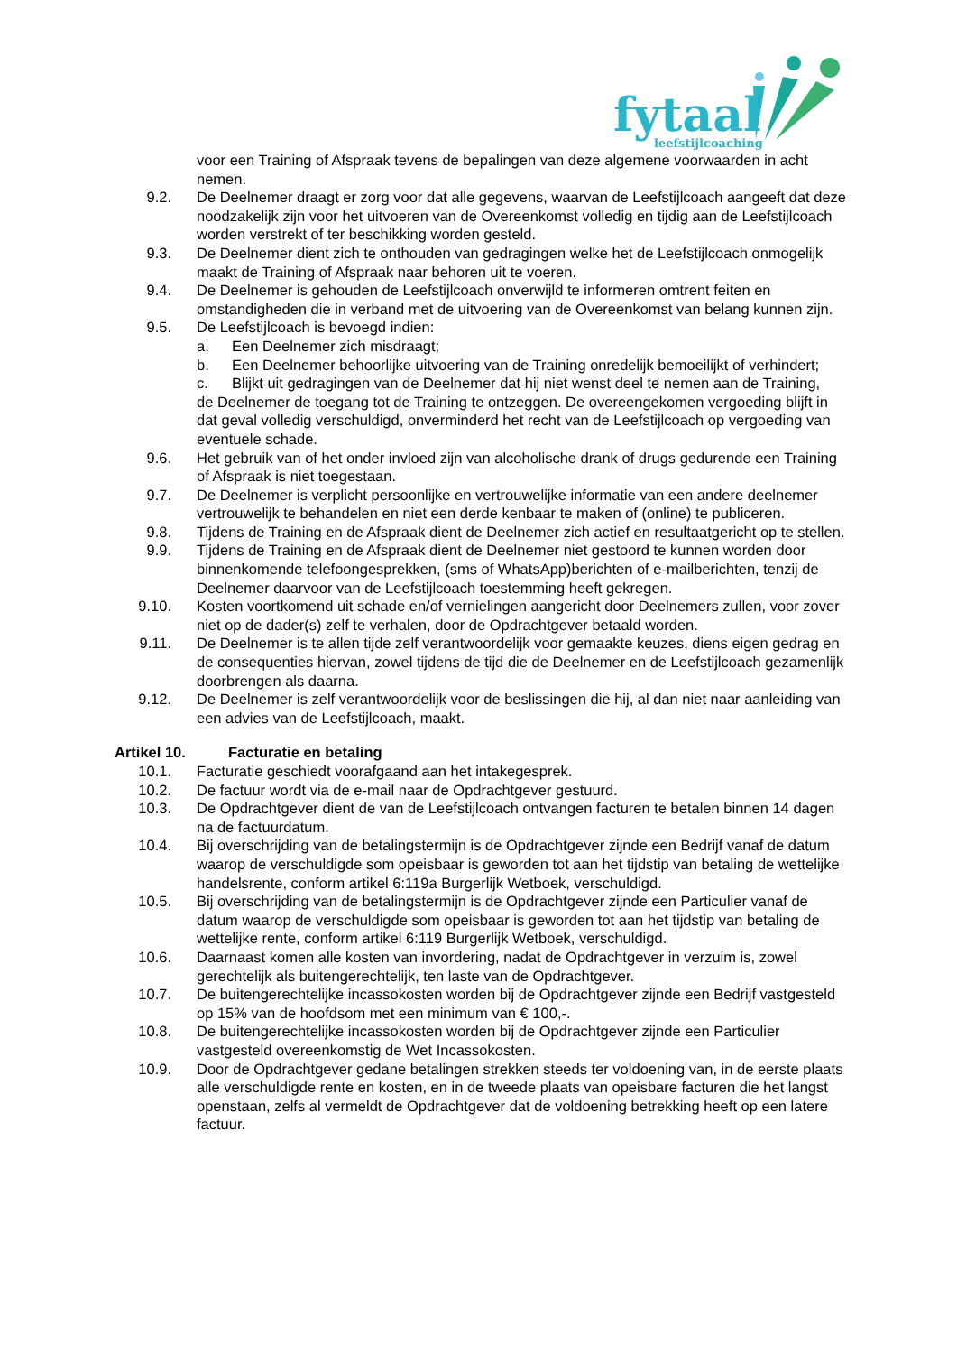fytaal
leefstijlcoaching
voor een Training of Afspraak tevens de bepalingen van deze algemene voorwaarden in acht nemen.
9.2. De Deelnemer draagt er zorg voor dat alle gegevens, waarvan de Leefstijlcoach aangeeft dat deze noodzakelijk zijn voor het uitvoeren van de Overeenkomst volledig en tijdig aan de Leefstijlcoach worden verstrekt of ter beschikking worden gesteld.
9.3. De Deelnemer dient zich te onthouden van gedragingen welke het de Leefstijlcoach onmogelijk maakt de Training of Afspraak naar behoren uit te voeren.
9.4. De Deelnemer is gehouden de Leefstijlcoach onverwijld te informeren omtrent feiten en omstandigheden die in verband met de uitvoering van de Overeenkomst van belang kunnen zijn.
9.5. De Leefstijlcoach is bevoegd indien:
a. Een Deelnemer zich misdraagt;
b. Een Deelnemer behoorlijke uitvoering van de Training onredelijk bemoeilijkt of verhindert;
c. Blijkt uit gedragingen van de Deelnemer dat hij niet wenst deel te nemen aan de Training,
de Deelnemer de toegang tot de Training te ontzeggen. De overeengekomen vergoeding blijft in dat geval volledig verschuldigd, onverminderd het recht van de Leefstijlcoach op vergoeding van eventuele schade.
9.6. Het gebruik van of het onder invloed zijn van alcoholische drank of drugs gedurende een Training of Afspraak is niet toegestaan.
9.7. De Deelnemer is verplicht persoonlijke en vertrouwelijke informatie van een andere deelnemer vertrouwelijk te behandelen en niet een derde kenbaar te maken of (online) te publiceren.
9.8. Tijdens de Training en de Afspraak dient de Deelnemer zich actief en resultaatgericht op te stellen.
9.9. Tijdens de Training en de Afspraak dient de Deelnemer niet gestoord te kunnen worden door binnenkomende telefoongesprekken, (sms of WhatsApp)berichten of e-mailberichten, tenzij de Deelnemer daarvoor van de Leefstijlcoach toestemming heeft gekregen.
9.10. Kosten voortkomend uit schade en/of vernielingen aangericht door Deelnemers zullen, voor zover niet op de dader(s) zelf te verhalen, door de Opdrachtgever betaald worden.
9.11. De Deelnemer is te allen tijde zelf verantwoordelijk voor gemaakte keuzes, diens eigen gedrag en de consequenties hiervan, zowel tijdens de tijd die de Deelnemer en de Leefstijlcoach gezamenlijk doorbrengen als daarna.
9.12. De Deelnemer is zelf verantwoordelijk voor de beslissingen die hij, al dan niet naar aanleiding van een advies van de Leefstijlcoach, maakt.
Artikel 10. Facturatie en betaling
10.1. Facturatie geschiedt voorafgaand aan het intakegesprek.
10.2. De factuur wordt via de e-mail naar de Opdrachtgever gestuurd.
10.3. De Opdrachtgever dient de van de Leefstijlcoach ontvangen facturen te betalen binnen 14 dagen na de factuurdatum.
10.4. Bij overschrijding van de betalingstermijn is de Opdrachtgever zijnde een Bedrijf vanaf de datum waarop de verschuldigde som opeisbaar is geworden tot aan het tijdstip van betaling de wettelijke handelsrente, conform artikel 6:119a Burgerlijk Wetboek, verschuldigd.
10.5. Bij overschrijding van de betalingstermijn is de Opdrachtgever zijnde een Particulier vanaf de datum waarop de verschuldigde som opeisbaar is geworden tot aan het tijdstip van betaling de wettelijke rente, conform artikel 6:119 Burgerlijk Wetboek, verschuldigd.
10.6. Daarnaast komen alle kosten van invordering, nadat de Opdrachtgever in verzuim is, zowel gerechtelijk als buitengerechtelijk, ten laste van de Opdrachtgever.
10.7. De buitengerechtelijke incassokosten worden bij de Opdrachtgever zijnde een Bedrijf vastgesteld op 15% van de hoofdsom met een minimum van € 100,-.
10.8. De buitengerechtelijke incassokosten worden bij de Opdrachtgever zijnde een Particulier vastgesteld overeenkomstig de Wet Incassokosten.
10.9. Door de Opdrachtgever gedane betalingen strekken steeds ter voldoening van, in de eerste plaats alle verschuldigde rente en kosten, en in de tweede plaats van opeisbare facturen die het langst openstaan, zelfs al vermeldt de Opdrachtgever dat de voldoening betrekking heeft op een latere factuur.